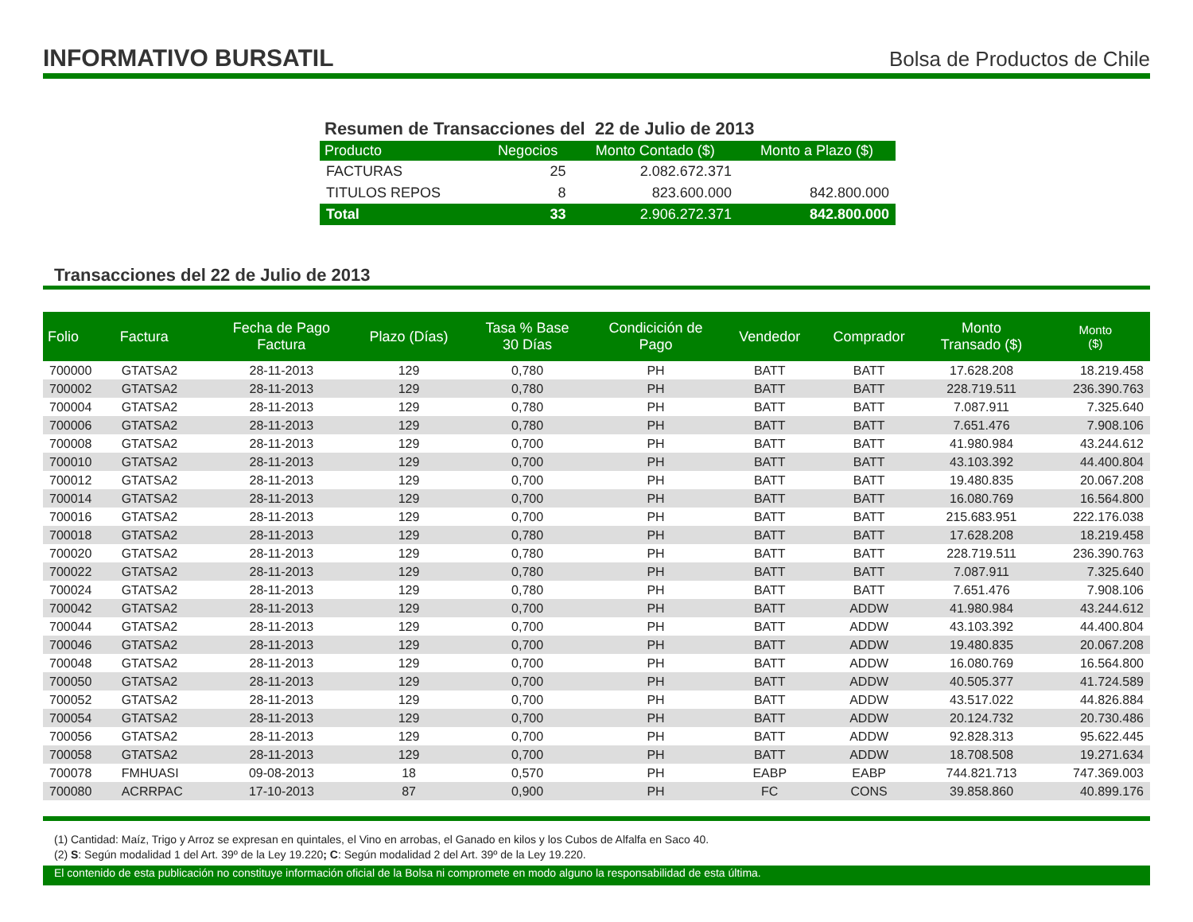INFORMATIVO BURSATIL
Bolsa de Productos de Chile
Resumen de Transacciones del 22 de Julio de 2013
| Producto | Negocios | Monto Contado ($) | Monto a Plazo ($) |
| --- | --- | --- | --- |
| FACTURAS | 25 | 2.082.672.371 | |
| TITULOS REPOS | 8 | 823.600.000 | 842.800.000 |
| Total | 33 | 2.906.272.371 | 842.800.000 |
Transacciones del 22 de Julio de 2013
| Folio | Factura | Fecha de Pago Factura | Plazo (Días) | Tasa % Base 30 Días | Condicición de Pago | Vendedor | Comprador | Monto Transado ($) | Monto ($) |
| --- | --- | --- | --- | --- | --- | --- | --- | --- | --- |
| 700000 | GTATSA2 | 28-11-2013 | 129 | 0,780 | PH | BATT | BATT | 17.628.208 | 18.219.458 |
| 700002 | GTATSA2 | 28-11-2013 | 129 | 0,780 | PH | BATT | BATT | 228.719.511 | 236.390.763 |
| 700004 | GTATSA2 | 28-11-2013 | 129 | 0,780 | PH | BATT | BATT | 7.087.911 | 7.325.640 |
| 700006 | GTATSA2 | 28-11-2013 | 129 | 0,780 | PH | BATT | BATT | 7.651.476 | 7.908.106 |
| 700008 | GTATSA2 | 28-11-2013 | 129 | 0,700 | PH | BATT | BATT | 41.980.984 | 43.244.612 |
| 700010 | GTATSA2 | 28-11-2013 | 129 | 0,700 | PH | BATT | BATT | 43.103.392 | 44.400.804 |
| 700012 | GTATSA2 | 28-11-2013 | 129 | 0,700 | PH | BATT | BATT | 19.480.835 | 20.067.208 |
| 700014 | GTATSA2 | 28-11-2013 | 129 | 0,700 | PH | BATT | BATT | 16.080.769 | 16.564.800 |
| 700016 | GTATSA2 | 28-11-2013 | 129 | 0,700 | PH | BATT | BATT | 215.683.951 | 222.176.038 |
| 700018 | GTATSA2 | 28-11-2013 | 129 | 0,780 | PH | BATT | BATT | 17.628.208 | 18.219.458 |
| 700020 | GTATSA2 | 28-11-2013 | 129 | 0,780 | PH | BATT | BATT | 228.719.511 | 236.390.763 |
| 700022 | GTATSA2 | 28-11-2013 | 129 | 0,780 | PH | BATT | BATT | 7.087.911 | 7.325.640 |
| 700024 | GTATSA2 | 28-11-2013 | 129 | 0,780 | PH | BATT | BATT | 7.651.476 | 7.908.106 |
| 700042 | GTATSA2 | 28-11-2013 | 129 | 0,700 | PH | BATT | ADDW | 41.980.984 | 43.244.612 |
| 700044 | GTATSA2 | 28-11-2013 | 129 | 0,700 | PH | BATT | ADDW | 43.103.392 | 44.400.804 |
| 700046 | GTATSA2 | 28-11-2013 | 129 | 0,700 | PH | BATT | ADDW | 19.480.835 | 20.067.208 |
| 700048 | GTATSA2 | 28-11-2013 | 129 | 0,700 | PH | BATT | ADDW | 16.080.769 | 16.564.800 |
| 700050 | GTATSA2 | 28-11-2013 | 129 | 0,700 | PH | BATT | ADDW | 40.505.377 | 41.724.589 |
| 700052 | GTATSA2 | 28-11-2013 | 129 | 0,700 | PH | BATT | ADDW | 43.517.022 | 44.826.884 |
| 700054 | GTATSA2 | 28-11-2013 | 129 | 0,700 | PH | BATT | ADDW | 20.124.732 | 20.730.486 |
| 700056 | GTATSA2 | 28-11-2013 | 129 | 0,700 | PH | BATT | ADDW | 92.828.313 | 95.622.445 |
| 700058 | GTATSA2 | 28-11-2013 | 129 | 0,700 | PH | BATT | ADDW | 18.708.508 | 19.271.634 |
| 700078 | FMHUASI | 09-08-2013 | 18 | 0,570 | PH | EABP | EABP | 744.821.713 | 747.369.003 |
| 700080 | ACRRPAC | 17-10-2013 | 87 | 0,900 | PH | FC | CONS | 39.858.860 | 40.899.176 |
(1) Cantidad: Maíz, Trigo y Arroz se expresan en quintales, el Vino en arrobas, el Ganado en kilos y los Cubos de Alfalfa en Saco 40.
(2) S: Según modalidad 1 del Art. 39º de la Ley 19.220; C: Según modalidad 2 del Art. 39º de la Ley 19.220.
El contenido de esta publicación no constituye información oficial de la Bolsa ni compromete en modo alguno la responsabilidad de esta última.